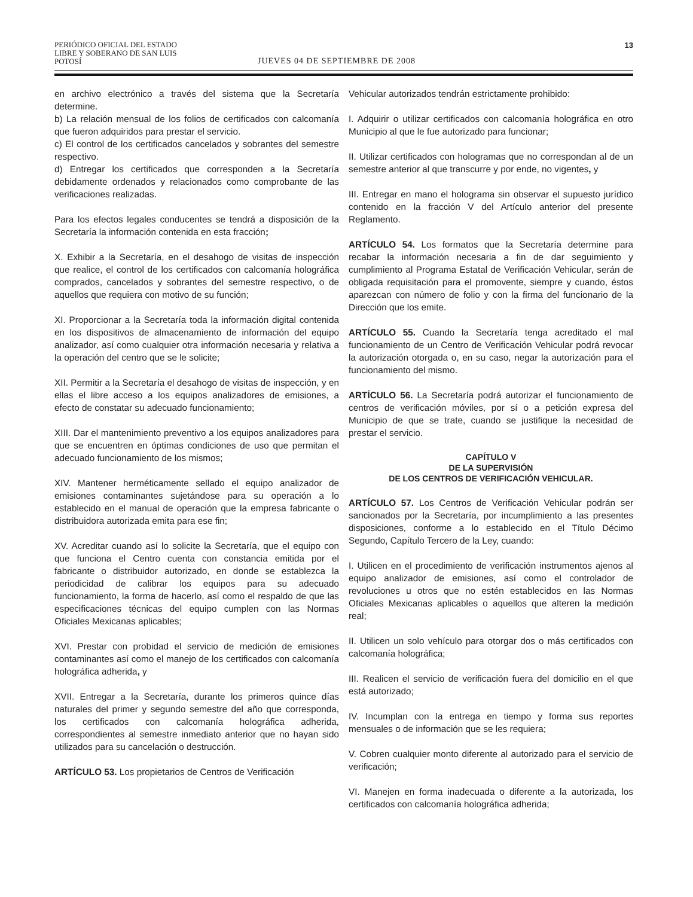PERIÓDICO OFICIAL DEL ESTADO
LIBRE Y SOBERANO DE SAN LUIS POTOSÍ
JUEVES 04 DE SEPTIEMBRE DE 2008
13
en archivo electrónico a través del sistema que la Secretaría determine.
b) La relación mensual de los folios de certificados con calcomanía que fueron adquiridos para prestar el servicio.
c) El control de los certificados cancelados y sobrantes del semestre respectivo.
d) Entregar los certificados que corresponden a la Secretaría debidamente ordenados y relacionados como comprobante de las verificaciones realizadas.
Para los efectos legales conducentes se tendrá a disposición de la Secretaría la información contenida en esta fracción;
X. Exhibir a la Secretaría, en el desahogo de visitas de inspección que realice, el control de los certificados con calcomanía holográfica comprados, cancelados y sobrantes del semestre respectivo, o de aquellos que requiera con motivo de su función;
XI. Proporcionar a la Secretaría toda la información digital contenida en los dispositivos de almacenamiento de información del equipo analizador, así como cualquier otra información necesaria y relativa a la operación del centro que se le solicite;
XII. Permitir a la Secretaría el desahogo de visitas de inspección, y en ellas el libre acceso a los equipos analizadores de emisiones, a efecto de constatar su adecuado funcionamiento;
XIII. Dar el mantenimiento preventivo a los equipos analizadores para que se encuentren en óptimas condiciones de uso que permitan el adecuado funcionamiento de los mismos;
XIV. Mantener herméticamente sellado el equipo analizador de emisiones contaminantes sujetándose para su operación a lo establecido en el manual de operación que la empresa fabricante o distribuidora autorizada emita para ese fin;
XV. Acreditar cuando así lo solicite la Secretaría, que el equipo con que funciona el Centro cuenta con constancia emitida por el fabricante o distribuidor autorizado, en donde se establezca la periodicidad de calibrar los equipos para su adecuado funcionamiento, la forma de hacerlo, así como el respaldo de que las especificaciones técnicas del equipo cumplen con las Normas Oficiales Mexicanas aplicables;
XVI. Prestar con probidad el servicio de medición de emisiones contaminantes así como el manejo de los certificados con calcomanía holográfica adherida, y
XVII. Entregar a la Secretaría, durante los primeros quince días naturales del primer y segundo semestre del año que corresponda, los certificados con calcomanía holográfica adherida, correspondientes al semestre inmediato anterior que no hayan sido utilizados para su cancelación o destrucción.
ARTÍCULO 53. Los propietarios de Centros de Verificación
Vehicular autorizados tendrán estrictamente prohibido:
I. Adquirir o utilizar certificados con calcomanía holográfica en otro Municipio al que le fue autorizado para funcionar;
II. Utilizar certificados con hologramas que no correspondan al de un semestre anterior al que transcurre y por ende, no vigentes, y
III. Entregar en mano el holograma sin observar el supuesto jurídico contenido en la fracción V del Artículo anterior del presente Reglamento.
ARTÍCULO 54. Los formatos que la Secretaría determine para recabar la información necesaria a fin de dar seguimiento y cumplimiento al Programa Estatal de Verificación Vehicular, serán de obligada requisitación para el promovente, siempre y cuando, éstos aparezcan con número de folio y con la firma del funcionario de la Dirección que los emite.
ARTÍCULO 55. Cuando la Secretaría tenga acreditado el mal funcionamiento de un Centro de Verificación Vehicular podrá revocar la autorización otorgada o, en su caso, negar la autorización para el funcionamiento del mismo.
ARTÍCULO 56. La Secretaría podrá autorizar el funcionamiento de centros de verificación móviles, por sí o a petición expresa del Municipio de que se trate, cuando se justifique la necesidad de prestar el servicio.
CAPÍTULO V
DE LA SUPERVISIÓN
DE LOS CENTROS DE VERIFICACIÓN VEHICULAR.
ARTÍCULO 57. Los Centros de Verificación Vehicular podrán ser sancionados por la Secretaría, por incumplimiento a las presentes disposiciones, conforme a lo establecido en el Título Décimo Segundo, Capítulo Tercero de la Ley, cuando:
I. Utilicen en el procedimiento de verificación instrumentos ajenos al equipo analizador de emisiones, así como el controlador de revoluciones u otros que no estén establecidos en las Normas Oficiales Mexicanas aplicables o aquellos que alteren la medición real;
II. Utilicen un solo vehículo para otorgar dos o más certificados con calcomanía holográfica;
III. Realicen el servicio de verificación fuera del domicilio en el que está autorizado;
IV. Incumplan con la entrega en tiempo y forma sus reportes mensuales o de información que se les requiera;
V. Cobren cualquier monto diferente al autorizado para el servicio de verificación;
VI. Manejen en forma inadecuada o diferente a la autorizada, los certificados con calcomanía holográfica adherida;